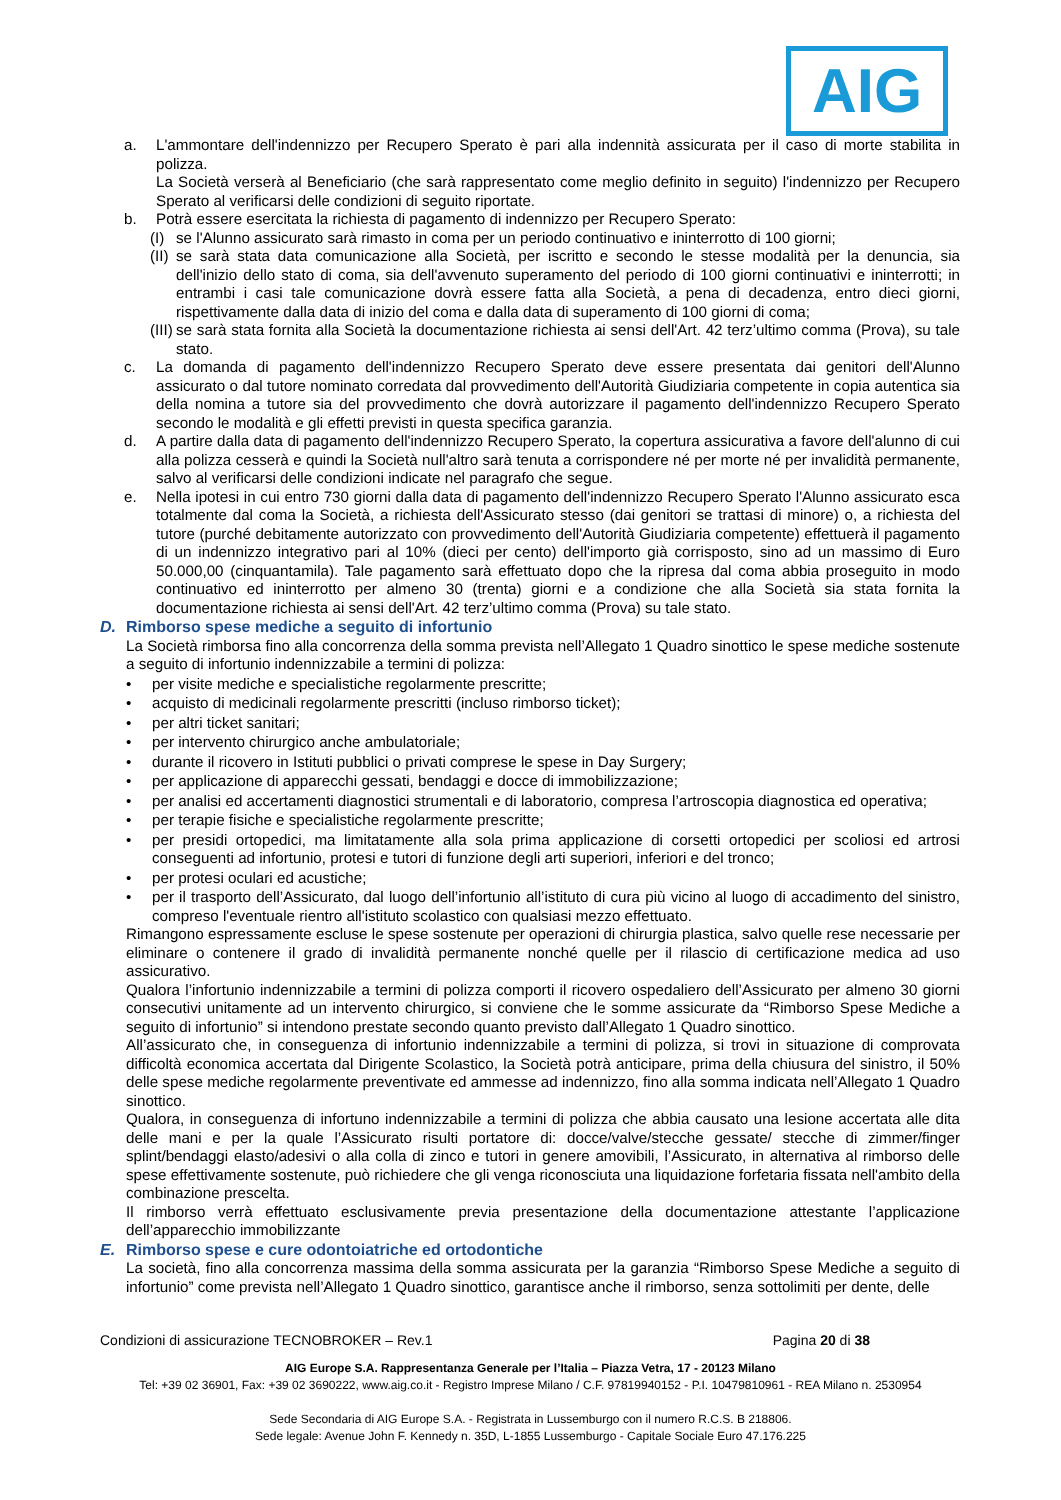AIG
a. L'ammontare dell'indennizzo per Recupero Sperato è pari alla indennità assicurata per il caso di morte stabilita in polizza.
La Società verserà al Beneficiario (che sarà rappresentato come meglio definito in seguito) l'indennizzo per Recupero Sperato al verificarsi delle condizioni di seguito riportate.
b. Potrà essere esercitata la richiesta di pagamento di indennizzo per Recupero Sperato:
(I)
se l'Alunno assicurato sarà rimasto in coma per un periodo continuativo e ininterrotto di 100 giorni;
(II)
se sarà stata data comunicazione alla Società, per iscritto e secondo le stesse modalità per la denuncia, sia dell'inizio dello stato di coma, sia dell'avvenuto superamento del periodo di 100 giorni continuativi e ininterrotti; in entrambi i casi tale comunicazione dovrà essere fatta alla Società, a pena di decadenza, entro dieci giorni, rispettivamente dalla data di inizio del coma e dalla data di superamento di 100 giorni di coma;
(III)
se sarà stata fornita alla Società la documentazione richiesta ai sensi dell'Art. 42 terz’ultimo comma (Prova), su tale stato.
c. La domanda di pagamento dell'indennizzo Recupero Sperato deve essere presentata dai genitori dell'Alunno assicurato o dal tutore nominato corredata dal provvedimento dell'Autorità Giudiziaria competente in copia autentica sia della nomina a tutore sia del provvedimento che dovrà autorizzare il pagamento dell'indennizzo Recupero Sperato secondo le modalità e gli effetti previsti in questa specifica garanzia.
d. A partire dalla data di pagamento dell'indennizzo Recupero Sperato, la copertura assicurativa a favore dell'alunno di cui alla polizza cesserà e quindi la Società null'altro sarà tenuta a corrispondere né per morte né per invalidità permanente, salvo al verificarsi delle condizioni indicate nel paragrafo che segue.
e. Nella ipotesi in cui entro 730 giorni dalla data di pagamento dell'indennizzo Recupero Sperato l'Alunno assicurato esca totalmente dal coma la Società, a richiesta dell'Assicurato stesso (dai genitori se trattasi di minore) o, a richiesta del tutore (purché debitamente autorizzato con provvedimento dell'Autorità Giudiziaria competente) effettuerà il pagamento di un indennizzo integrativo pari al 10% (dieci per cento) dell'importo già corrisposto, sino ad un massimo di Euro 50.000,00 (cinquantamila). Tale pagamento sarà effettuato dopo che la ripresa dal coma abbia proseguito in modo continuativo ed ininterrotto per almeno 30 (trenta) giorni e a condizione che alla Società sia stata fornita la documentazione richiesta ai sensi dell'Art. 42 terz’ultimo comma (Prova) su tale stato.
D. Rimborso spese mediche a seguito di infortunio
La Società rimborsa fino alla concorrenza della somma prevista nell’Allegato 1 Quadro sinottico le spese mediche sostenute a seguito di infortunio indennizzabile a termini di polizza:
• per visite mediche e specialistiche regolarmente prescritte;
• acquisto di medicinali regolarmente prescritti (incluso rimborso ticket);
• per altri ticket sanitari;
• per intervento chirurgico anche ambulatoriale;
• durante il ricovero in Istituti pubblici o privati comprese le spese in Day Surgery;
• per applicazione di apparecchi gessati, bendaggi e docce di immobilizzazione;
• per analisi ed accertamenti diagnostici strumentali e di laboratorio, compresa l’artroscopia diagnostica ed operativa;
• per terapie fisiche e specialistiche regolarmente prescritte;
• per presidi ortopedici, ma limitatamente alla sola prima applicazione di corsetti ortopedici per scoliosi ed artrosi conseguenti ad infortunio, protesi e tutori di funzione degli arti superiori, inferiori e del tronco;
• per protesi oculari ed acustiche;
• per il trasporto dell’Assicurato, dal luogo dell’infortunio all’istituto di cura più vicino al luogo di accadimento del sinistro, compreso l'eventuale rientro all'istituto scolastico con qualsiasi mezzo effettuato.
Rimangono espressamente escluse le spese sostenute per operazioni di chirurgia plastica, salvo quelle rese necessarie per eliminare o contenere il grado di invalidità permanente nonché quelle per il rilascio di certificazione medica ad uso assicurativo.
Qualora l’infortunio indennizzabile a termini di polizza comporti il ricovero ospedaliero dell’Assicurato per almeno 30 giorni consecutivi unitamente ad un intervento chirurgico, si conviene che le somme assicurate da “Rimborso Spese Mediche a seguito di infortunio” si intendono prestate secondo quanto previsto dall’Allegato 1 Quadro sinottico.
All’assicurato che, in conseguenza di infortunio indennizzabile a termini di polizza, si trovi in situazione di comprovata difficoltà economica accertata dal Dirigente Scolastico, la Società potrà anticipare, prima della chiusura del sinistro, il 50% delle spese mediche regolarmente preventivate ed ammesse ad indennizzo, fino alla somma indicata nell’Allegato 1 Quadro sinottico.
Qualora, in conseguenza di infortuno indennizzabile a termini di polizza che abbia causato una lesione accertata alle dita delle mani e per la quale l’Assicurato risulti portatore di: docce/valve/stecche gessate/ stecche di zimmer/finger splint/bendaggi elasto/adesivi o alla colla di zinco e tutori in genere amovibili, l’Assicurato, in alternativa al rimborso delle spese effettivamente sostenute, può richiedere che gli venga riconosciuta una liquidazione forfetaria fissata nell'ambito della combinazione prescelta.
Il rimborso verrà effettuato esclusivamente previa presentazione della documentazione attestante l’applicazione dell’apparecchio immobilizzante
E. Rimborso spese e cure odontoiatriche ed ortodontiche
La società, fino alla concorrenza massima della somma assicurata per la garanzia “Rimborso Spese Mediche a seguito di infortunio” come prevista nell’Allegato 1 Quadro sinottico, garantisce anche il rimborso, senza sottolimiti per dente, delle
Condizioni di assicurazione TECNOBROKER – Rev.1 Pagina 20 di 38
AIG Europe S.A. Rappresentanza Generale per l’Italia – Piazza Vetra, 17 - 20123 Milano
Tel: +39 02 36901, Fax: +39 02 3690222, www.aig.co.it - Registro Imprese Milano / C.F. 97819940152 - P.I. 10479810961 - REA Milano n. 2530954
Sede Secondaria di AIG Europe S.A. - Registrata in Lussemburgo con il numero R.C.S. B 218806.
Sede legale: Avenue John F. Kennedy n. 35D, L-1855 Lussemburgo - Capitale Sociale Euro 47.176.225